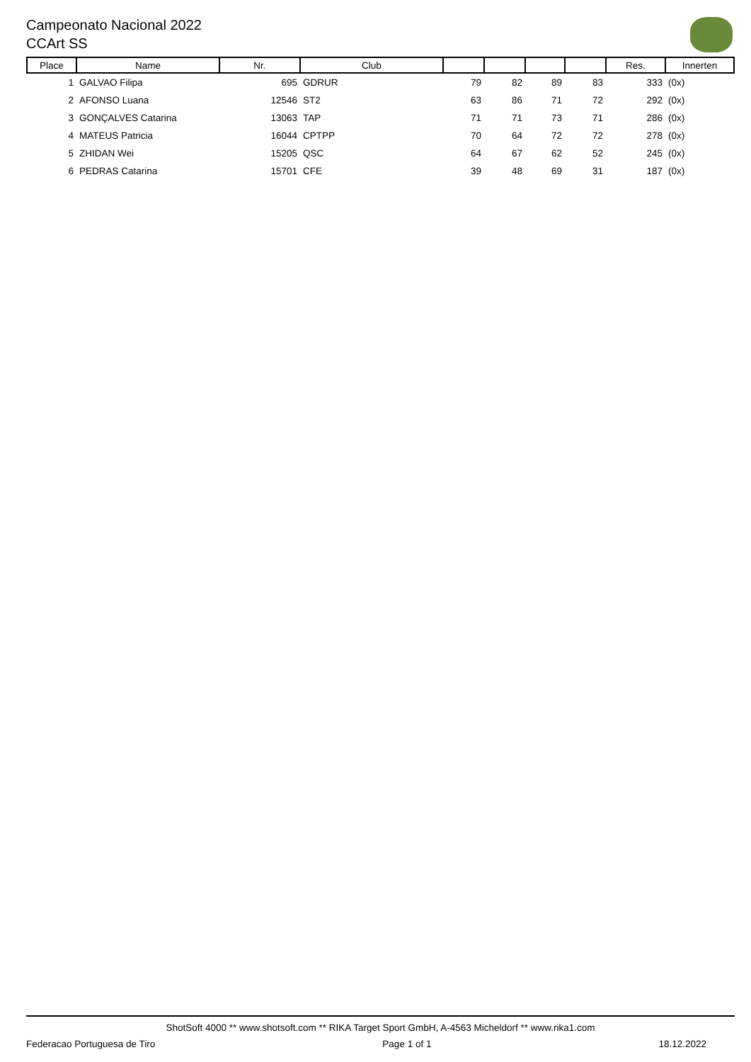Campeonato Nacional 2022
CCArt SS
| Place | Name | Nr. | Club | | | | | Res. | Innerten |
| --- | --- | --- | --- | --- | --- | --- | --- | --- | --- |
| 1 | GALVAO Filipa | 695 | GDRUR | 79 | 82 | 89 | 83 | 333 | (0x) |
| 2 | AFONSO Luana | 12546 | ST2 | 63 | 86 | 71 | 72 | 292 | (0x) |
| 3 | GONÇALVES Catarina | 13063 | TAP | 71 | 71 | 73 | 71 | 286 | (0x) |
| 4 | MATEUS Patricia | 16044 | CPTPP | 70 | 64 | 72 | 72 | 278 | (0x) |
| 5 | ZHIDAN Wei | 15205 | QSC | 64 | 67 | 62 | 52 | 245 | (0x) |
| 6 | PEDRAS Catarina | 15701 | CFE | 39 | 48 | 69 | 31 | 187 | (0x) |
ShotSoft 4000 ** www.shotsoft.com ** RIKA Target Sport GmbH, A-4563 Micheldorf ** www.rika1.com
Federacao Portuguesa de Tiro Page 1 of 1 18.12.2022